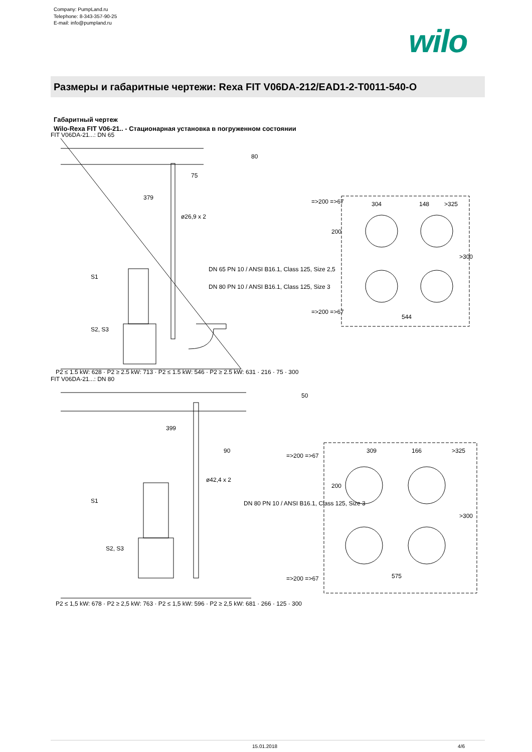Company: PumpLand.ru
Telephone: 8-343-357-90-25
E-mail: info@pumpland.ru
wilo
Размеры и габаритные чертежи: Rexa FIT V06DA-212/EAD1-2-T0011-540-O
Габаритный чертеж
Wilo-Rexa FIT V06-21.. - Стационарная установка в погруженном состоянии
FIT V06DA-21...: DN 65
75
379
ø26,9 x 2
DN 65 PN 10 / ANSI B16.1, Class 125, Size 2,5
DN 80 PN 10 / ANSI B16.1, Class 125, Size 3
S1
S2, S3
P2 ≤ 1,5 kW: 628 · P2 ≥ 2,5 kW: 713 · P2 ≤ 1,5 kW: 546 · P2 ≥ 2,5 kW: 631 · 216 · 75 · 300
=>200 =>67
304
148
>325
200
>300
544
=>200 =>67
80
FIT V06DA-21...: DN 80
399
90
ø42,4 x 2
DN 80 PN 10 / ANSI B16.1, Class 125, Size 3
S1
S2, S3
P2 ≤ 1,5 kW: 678 · P2 ≥ 2,5 kW: 763 · P2 ≤ 1,5 kW: 596 · P2 ≥ 2,5 kW: 681 · 266 · 125 · 300
=>200 =>67
309
166
>325
200
>300
575
=>200 =>67
50
15.01.2018 4/6